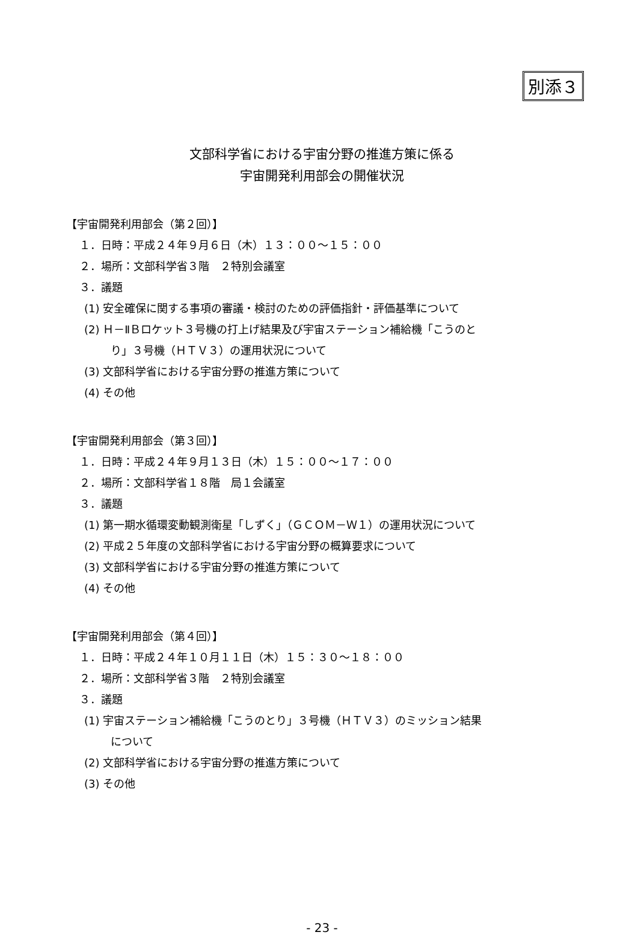別添３
文部科学省における宇宙分野の推進方策に係る
宇宙開発利用部会の開催状況
【宇宙開発利用部会（第２回）】
１．日時：平成２４年９月６日（木）１３：００～１５：００
２．場所：文部科学省３階　２特別会議室
３．議題
(1) 安全確保に関する事項の審議・検討のための評価指針・評価基準について
(2) Ｈ－ⅡＢロケット３号機の打上げ結果及び宇宙ステーション補給機「こうのと
り」３号機（ＨＴＶ３）の運用状況について
(3) 文部科学省における宇宙分野の推進方策について
(4) その他
【宇宙開発利用部会（第３回）】
１．日時：平成２４年９月１３日（木）１５：００～１７：００
２．場所：文部科学省１８階　局１会議室
３．議題
(1) 第一期水循環変動観測衛星「しずく」（ＧＣＯＭ－Ｗ１）の運用状況について
(2) 平成２５年度の文部科学省における宇宙分野の概算要求について
(3) 文部科学省における宇宙分野の推進方策について
(4) その他
【宇宙開発利用部会（第４回）】
１．日時：平成２４年１０月１１日（木）１５：３０～１８：００
２．場所：文部科学省３階　２特別会議室
３．議題
(1) 宇宙ステーション補給機「こうのとり」３号機（ＨＴＶ３）のミッション結果
について
(2) 文部科学省における宇宙分野の推進方策について
(3) その他
- 23 -